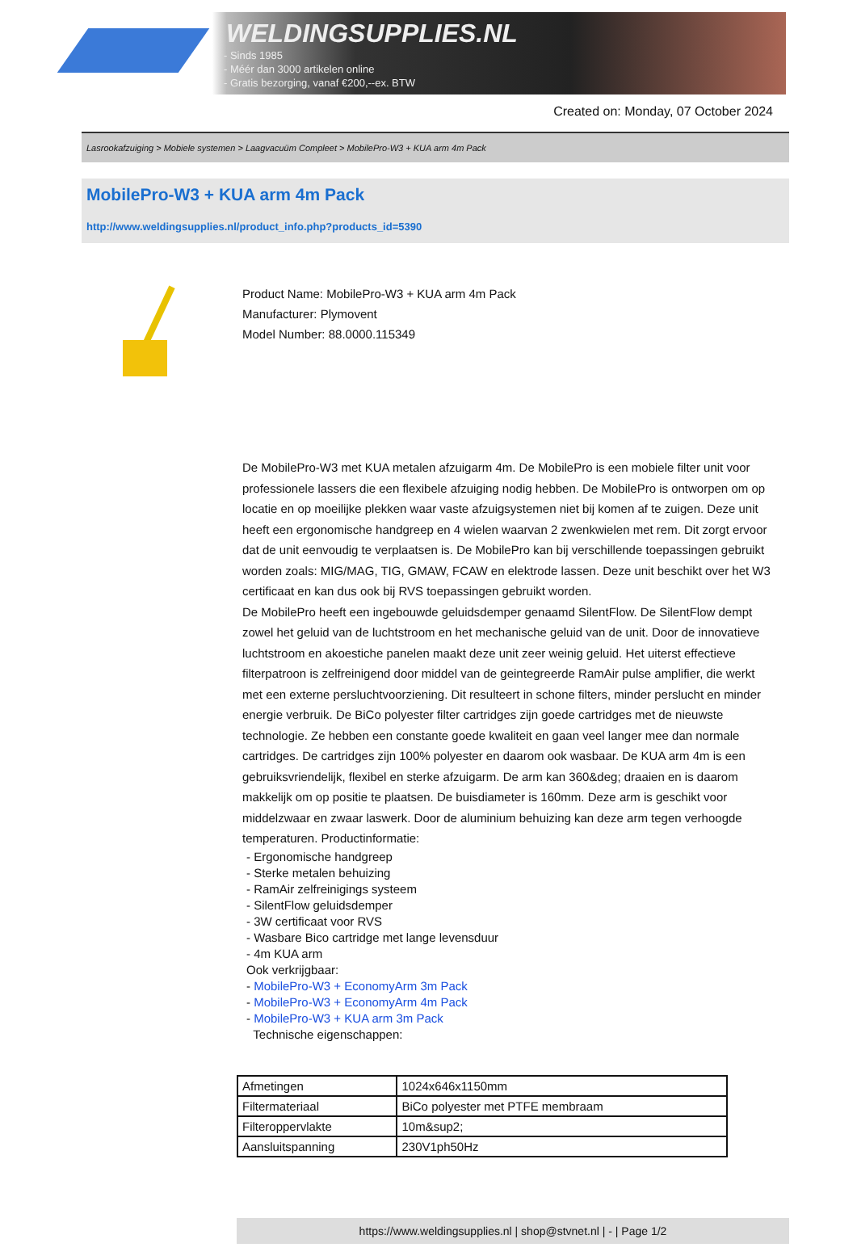WELDINGSUPPLIES.NL
- Sinds 1985
- Méér dan 3000 artikelen online
- Gratis bezorging, vanaf €200,--ex. BTW
Created on: Monday, 07 October 2024
Lasrookafzuiging > Mobiele systemen > Laagvacuüm Compleet > MobilePro-W3 + KUA arm 4m Pack
MobilePro-W3 + KUA arm 4m Pack
http://www.weldingsupplies.nl/product_info.php?products_id=5390
Product Name: MobilePro-W3 + KUA arm 4m Pack
Manufacturer: Plymovent
Model Number: 88.0000.115349
De MobilePro-W3 met KUA metalen afzuigarm 4m. De MobilePro is een mobiele filter unit voor professionele lassers die een flexibele afzuiging nodig hebben. De MobilePro is ontworpen om op locatie en op moeilijke plekken waar vaste afzuigsystemen niet bij komen af te zuigen. Deze unit heeft een ergonomische handgreep en 4 wielen waarvan 2 zwenkwielen met rem. Dit zorgt ervoor dat de unit eenvoudig te verplaatsen is. De MobilePro kan bij verschillende toepassingen gebruikt worden zoals: MIG/MAG, TIG, GMAW, FCAW en elektrode lassen. Deze unit beschikt over het W3 certificaat en kan dus ook bij RVS toepassingen gebruikt worden.
De MobilePro heeft een ingebouwde geluidsdemper genaamd SilentFlow. De SilentFlow dempt zowel het geluid van de luchtstroom en het mechanische geluid van de unit. Door de innovatieve luchtstroom en akoestiche panelen maakt deze unit zeer weinig geluid. Het uiterst effectieve filterpatroon is zelfreinigend door middel van de geintegreerde RamAir pulse amplifier, die werkt met een externe persluchtvoorziening. Dit resulteert in schone filters, minder perslucht en minder energie verbruik. De BiCo polyester filter cartridges zijn goede cartridges met de nieuwste technologie. Ze hebben een constante goede kwaliteit en gaan veel langer mee dan normale cartridges. De cartridges zijn 100% polyester en daarom ook wasbaar. De KUA arm 4m is een gebruiksvriendelijk, flexibel en sterke afzuigarm. De arm kan 360&deg; draaien en is daarom makkelijk om op positie te plaatsen. De buisdiameter is 160mm. Deze arm is geschikt voor middelzwaar en zwaar laswerk. Door de aluminium behuizing kan deze arm tegen verhoogde temperaturen. Productinformatie:
- Ergonomische handgreep
- Sterke metalen behuizing
- RamAir zelfreinigings systeem
- SilentFlow geluidsdemper
- 3W certificaat voor RVS
- Wasbare Bico cartridge met lange levensduur
- 4m KUA arm
Ook verkrijgbaar:
- MobilePro-W3 + EconomyArm 3m Pack
- MobilePro-W3 + EconomyArm 4m Pack
- MobilePro-W3 + KUA arm 3m Pack
Technische eigenschappen:
| Afmetingen | 1024x646x1150mm |
| Filtermateriaal | BiCo polyester met PTFE membraam |
| Filteroppervlakte | 10m&sup2; |
| Aansluitspanning | 230V1ph50Hz |
https://www.weldingsupplies.nl | shop@stvnet.nl | - | Page 1/2